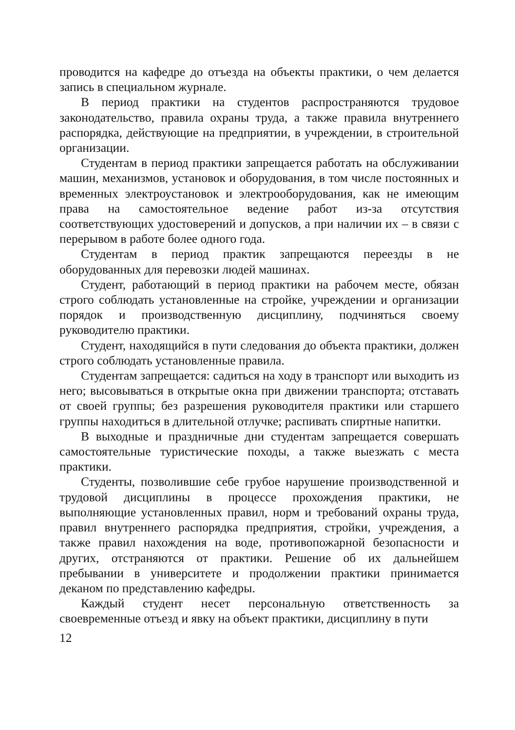проводится на кафедре до отъезда на объекты практики, о чем делается запись в специальном журнале.
В период практики на студентов распространяются трудовое законодательство, правила охраны труда, а также правила внутреннего распорядка, действующие на предприятии, в учреждении, в строительной организации.
Студентам в период практики запрещается работать на обслуживании машин, механизмов, установок и оборудования, в том числе постоянных и временных электроустановок и электрооборудования, как не имеющим права на самостоятельное ведение работ из-за отсутствия соответствующих удостоверений и допусков, а при наличии их – в связи с перерывом в работе более одного года.
Студентам в период практик запрещаются переезды в не оборудованных для перевозки людей машинах.
Студент, работающий в период практики на рабочем месте, обязан строго соблюдать установленные на стройке, учреждении и организации порядок и производственную дисциплину, подчиняться своему руководителю практики.
Студент, находящийся в пути следования до объекта практики, должен строго соблюдать установленные правила.
Студентам запрещается: садиться на ходу в транспорт или выходить из него; высовываться в открытые окна при движении транспорта; отставать от своей группы; без разрешения руководителя практики или старшего группы находиться в длительной отлучке; распивать спиртные напитки.
В выходные и праздничные дни студентам запрещается совершать самостоятельные туристические походы, а также выезжать с места практики.
Студенты, позволившие себе грубое нарушение производственной и трудовой дисциплины в процессе прохождения практики, не выполняющие установленных правил, норм и требований охраны труда, правил внутреннего распорядка предприятия, стройки, учреждения, а также правил нахождения на воде, противопожарной безопасности и других, отстраняются от практики. Решение об их дальнейшем пребывании в университете и продолжении практики принимается деканом по представлению кафедры.
Каждый студент несет персональную ответственность за своевременные отъезд и явку на объект практики, дисциплину в пути
12